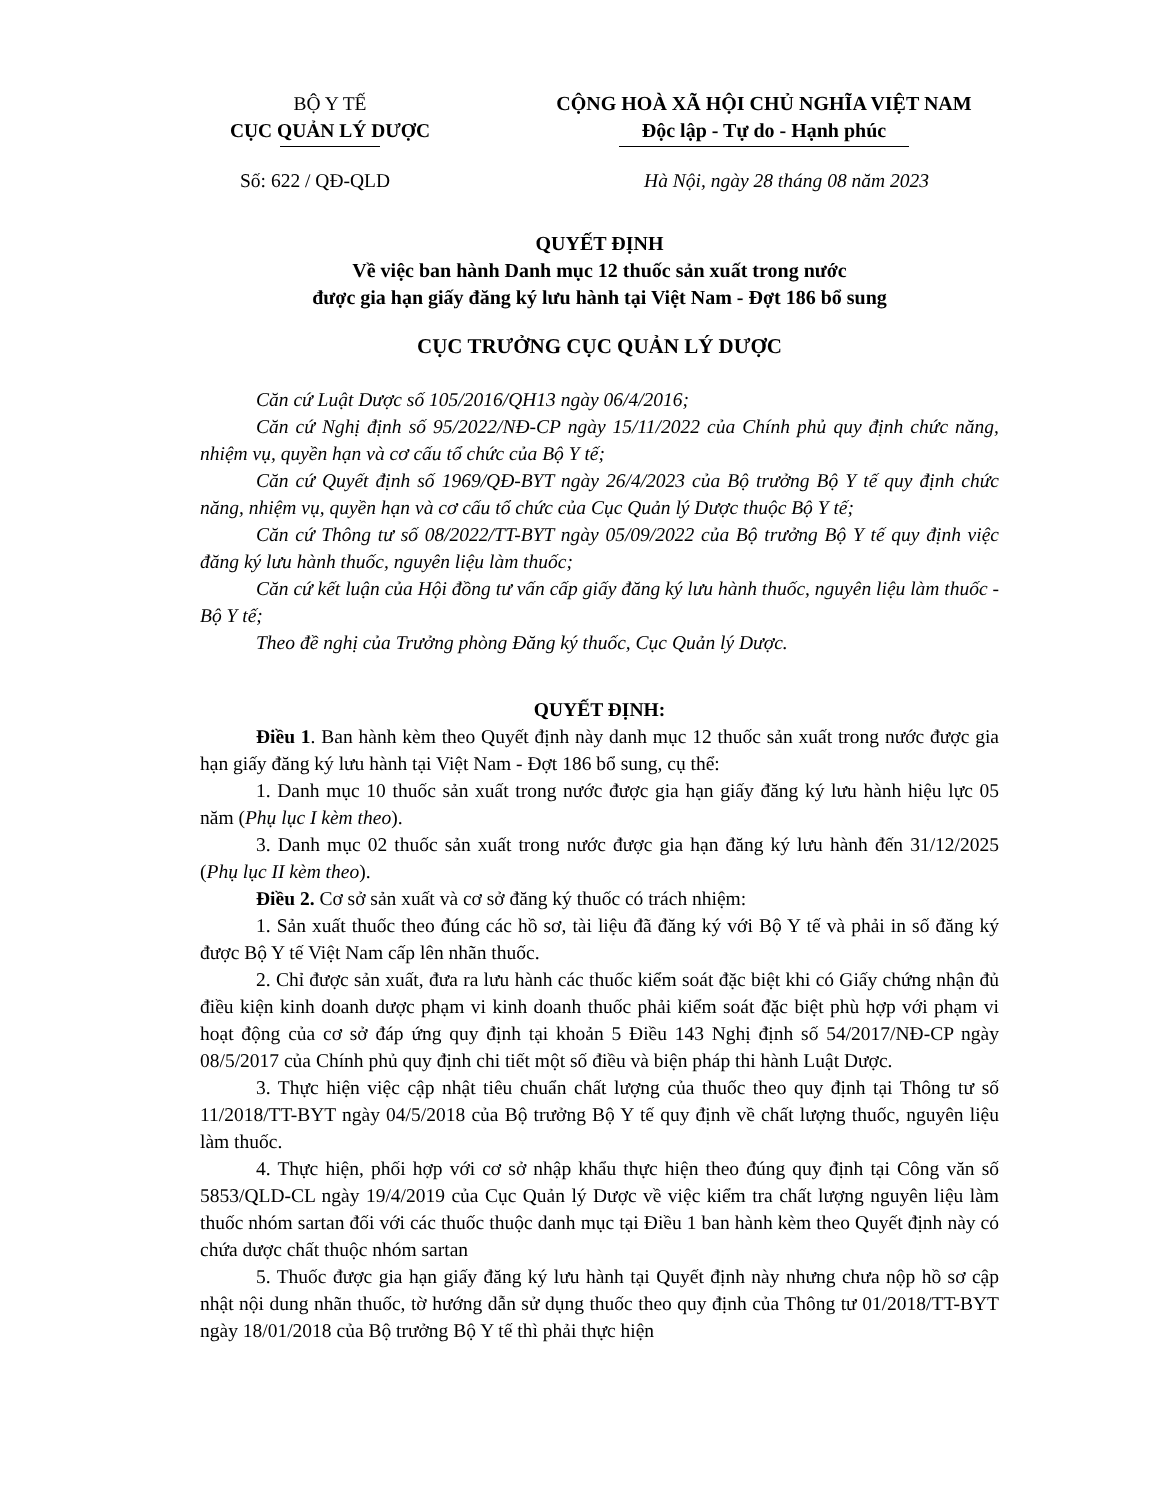BỘ Y TẾ
CỤC QUẢN LÝ DƯỢC
CỘNG HOÀ XÃ HỘI CHỦ NGHĨA VIỆT NAM
Độc lập - Tự do - Hạnh phúc
Số: 622 / QĐ-QLD Hà Nội, ngày 28 tháng 08 năm 2023
QUYẾT ĐỊNH
Về việc ban hành Danh mục 12 thuốc sản xuất trong nước
được gia hạn giấy đăng ký lưu hành tại Việt Nam - Đợt 186 bổ sung
CỤC TRƯỞNG CỤC QUẢN LÝ DƯỢC
Căn cứ Luật Dược số 105/2016/QH13 ngày 06/4/2016;
Căn cứ Nghị định số 95/2022/NĐ-CP ngày 15/11/2022 của Chính phủ quy định chức năng, nhiệm vụ, quyền hạn và cơ cấu tổ chức của Bộ Y tế;
Căn cứ Quyết định số 1969/QĐ-BYT ngày 26/4/2023 của Bộ trưởng Bộ Y tế quy định chức năng, nhiệm vụ, quyền hạn và cơ cấu tổ chức của Cục Quản lý Dược thuộc Bộ Y tế;
Căn cứ Thông tư số 08/2022/TT-BYT ngày 05/09/2022 của Bộ trưởng Bộ Y tế quy định việc đăng ký lưu hành thuốc, nguyên liệu làm thuốc;
Căn cứ kết luận của Hội đồng tư vấn cấp giấy đăng ký lưu hành thuốc, nguyên liệu làm thuốc - Bộ Y tế;
Theo đề nghị của Trưởng phòng Đăng ký thuốc, Cục Quản lý Dược.
QUYẾT ĐỊNH:
Điều 1. Ban hành kèm theo Quyết định này danh mục 12 thuốc sản xuất trong nước được gia hạn giấy đăng ký lưu hành tại Việt Nam - Đợt 186 bổ sung, cụ thể:
1. Danh mục 10 thuốc sản xuất trong nước được gia hạn giấy đăng ký lưu hành hiệu lực 05 năm (Phụ lục I kèm theo).
3. Danh mục 02 thuốc sản xuất trong nước được gia hạn đăng ký lưu hành đến 31/12/2025 (Phụ lục II kèm theo).
Điều 2. Cơ sở sản xuất và cơ sở đăng ký thuốc có trách nhiệm:
1. Sản xuất thuốc theo đúng các hồ sơ, tài liệu đã đăng ký với Bộ Y tế và phải in số đăng ký được Bộ Y tế Việt Nam cấp lên nhãn thuốc.
2. Chỉ được sản xuất, đưa ra lưu hành các thuốc kiểm soát đặc biệt khi có Giấy chứng nhận đủ điều kiện kinh doanh dược phạm vi kinh doanh thuốc phải kiểm soát đặc biệt phù hợp với phạm vi hoạt động của cơ sở đáp ứng quy định tại khoản 5 Điều 143 Nghị định số 54/2017/NĐ-CP ngày 08/5/2017 của Chính phủ quy định chi tiết một số điều và biện pháp thi hành Luật Dược.
3. Thực hiện việc cập nhật tiêu chuẩn chất lượng của thuốc theo quy định tại Thông tư số 11/2018/TT-BYT ngày 04/5/2018 của Bộ trưởng Bộ Y tế quy định về chất lượng thuốc, nguyên liệu làm thuốc.
4. Thực hiện, phối hợp với cơ sở nhập khẩu thực hiện theo đúng quy định tại Công văn số 5853/QLD-CL ngày 19/4/2019 của Cục Quản lý Dược về việc kiểm tra chất lượng nguyên liệu làm thuốc nhóm sartan đối với các thuốc thuộc danh mục tại Điều 1 ban hành kèm theo Quyết định này có chứa dược chất thuộc nhóm sartan
5. Thuốc được gia hạn giấy đăng ký lưu hành tại Quyết định này nhưng chưa nộp hồ sơ cập nhật nội dung nhãn thuốc, tờ hướng dẫn sử dụng thuốc theo quy định của Thông tư 01/2018/TT-BYT ngày 18/01/2018 của Bộ trưởng Bộ Y tế thì phải thực hiện